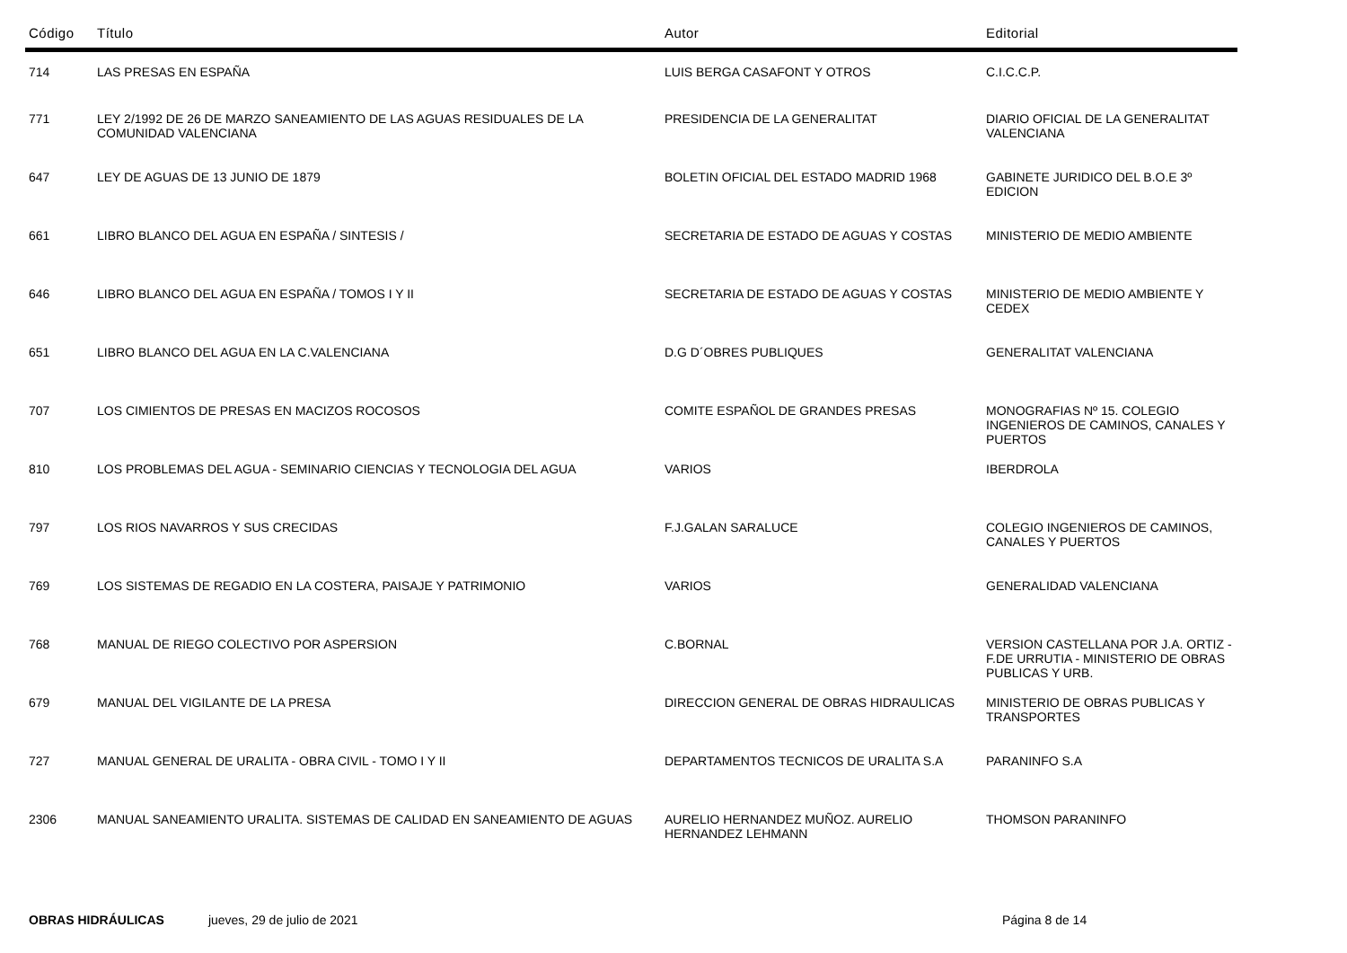| Código | Título | Autor | Editorial |
| --- | --- | --- | --- |
| 714 | LAS PRESAS EN ESPAÑA | LUIS BERGA CASAFONT Y OTROS | C.I.C.C.P. |
| 771 | LEY 2/1992 DE 26 DE MARZO SANEAMIENTO DE LAS AGUAS RESIDUALES DE LA COMUNIDAD VALENCIANA | PRESIDENCIA DE LA GENERALITAT | DIARIO OFICIAL DE LA GENERALITAT VALENCIANA |
| 647 | LEY DE AGUAS DE 13 JUNIO DE 1879 | BOLETIN OFICIAL DEL ESTADO MADRID 1968 | GABINETE JURIDICO DEL B.O.E 3º EDICION |
| 661 | LIBRO BLANCO DEL AGUA EN ESPAÑA / SINTESIS / | SECRETARIA DE ESTADO DE AGUAS Y COSTAS | MINISTERIO DE MEDIO AMBIENTE |
| 646 | LIBRO BLANCO DEL AGUA EN ESPAÑA / TOMOS I Y II | SECRETARIA DE ESTADO DE AGUAS Y COSTAS | MINISTERIO DE MEDIO AMBIENTE Y CEDEX |
| 651 | LIBRO BLANCO DEL AGUA EN LA C.VALENCIANA | D.G D´OBRES PUBLIQUES | GENERALITAT VALENCIANA |
| 707 | LOS CIMIENTOS DE PRESAS EN MACIZOS ROCOSOS | COMITE ESPAÑOL DE GRANDES PRESAS | MONOGRAFIAS Nº 15. COLEGIO INGENIEROS DE CAMINOS, CANALES Y PUERTOS |
| 810 | LOS PROBLEMAS DEL AGUA - SEMINARIO CIENCIAS Y TECNOLOGIA DEL AGUA | VARIOS | IBERDROLA |
| 797 | LOS RIOS NAVARROS Y SUS CRECIDAS | F.J.GALAN SARALUCE | COLEGIO INGENIEROS DE CAMINOS, CANALES Y PUERTOS |
| 769 | LOS SISTEMAS DE REGADIO EN LA COSTERA, PAISAJE Y PATRIMONIO | VARIOS | GENERALIDAD VALENCIANA |
| 768 | MANUAL DE RIEGO COLECTIVO POR ASPERSION | C.BORNAL | VERSION CASTELLANA POR J.A. ORTIZ - F.DE URRUTIA - MINISTERIO DE OBRAS PUBLICAS Y URB. |
| 679 | MANUAL DEL VIGILANTE DE LA PRESA | DIRECCION GENERAL DE OBRAS HIDRAULICAS | MINISTERIO DE OBRAS PUBLICAS Y TRANSPORTES |
| 727 | MANUAL GENERAL DE URALITA - OBRA CIVIL - TOMO I Y II | DEPARTAMENTOS TECNICOS DE URALITA S.A | PARANINFO S.A |
| 2306 | MANUAL SANEAMIENTO URALITA. SISTEMAS DE CALIDAD EN SANEAMIENTO DE AGUAS | AURELIO HERNANDEZ MUÑOZ. AURELIO HERNANDEZ LEHMANN | THOMSON PARANINFO |
OBRAS HIDRÁULICAS jueves, 29 de julio de 2021 Página 8 de 14